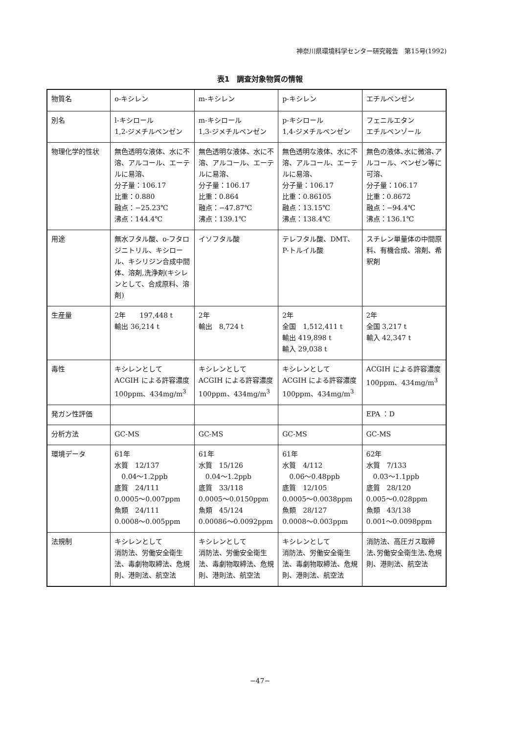神奈川県環境科学センター研究報告　第15号(1992)
表1　調査対象物質の情報
| 物質名 | o-キシレン | m-キシレン | p-キシレン | エチルベンゼン |
| 別名 | l-キシロール 1,2-ジメチルベンゼン | m-キシロール 1,3-ジメチルベンゼン | p-キシロール 1,4-ジメチルベンゼン | フェニルエタン エチルベンゾール |
| 物理化学的性状 | 無色透明な液体、水に不溶、アルコール、エーテルに易溶、 分子量：106.17 比重：0.880 融点：−25.23℃ 沸点：144.4℃ | 無色透明な液体、水に不溶、アルコール、エーテルに易溶、 分子量：106.17 比重：0.864 融点：−47.87℃ 沸点：139.1℃ | 無色透明な液体、水に不溶、アルコール、エーテルに易溶、 分子量：106.17 比重：0.86105 融点：13.15℃ 沸点：138.4℃ | 無色の液体､水に微溶､アルコール、ベンゼン等に可溶、 分子量：106.17 比重：0.8672 融点：−94.4℃ 沸点：136.1℃ |
| 用途 | 無水フタル酸、o-フタロジニトリル、キシロール、キシリジン合成中間体、溶剤,洗浄剤(キシレンとして、合成原料、溶剤) | イソフタル酸 | テレフタル酸、DMT、P-トルイル酸 | スチレン単量体の中間原料、有機合成、溶剤、希釈剤 |
| 生産量 | 2年 197,448 t 輸出 36,214 t | 2年 輸出 8,724 t | 2年 全国 1,512,411 t 輸出 419,898 t 輸入 29,038 t | 2年 全国 3,217 t 輸入 42,347 t |
| 毒性 | キシレンとして ACGIH による許容濃度 100ppm、434mg/m<sup>3</sup> | キシレンとして ACGIH による許容濃度 100ppm、434mg/m<sup>3</sup> | キシレンとして ACGIH による許容濃度 100ppm、434mg/m<sup>3</sup> | ACGIH による許容濃度 100ppm、434mg/m<sup>3</sup> |
| 発ガン性評価 | | | | EPA ：D |
| 分析方法 | GC-MS | GC-MS | GC-MS | GC-MS |
| 環境データ | 61年 水質 12/137 0.04〜1.2ppb 底質 24/111 0.0005〜0.007ppm 魚類 24/111 0.0008〜0.005ppm | 61年 水質 15/126 0.04〜1.2ppb 底質 33/118 0.0005〜0.0150ppm 魚類 45/124 0.00086〜0.0092ppm | 61年 水質 4/112 0.06〜0.48ppb 底質 12/105 0.0005〜0.0038ppm 魚類 28/127 0.0008〜0.003ppm | 62年 水質 7/133 0.03〜1.1ppb 底質 28/120 0.005〜0.028ppm 魚類 43/138 0.001〜0.0098ppm |
| 法規制 | キシレンとして 消防法、労働安全衛生法、毒劇物取締法、危規則、港則法、航空法 | キシレンとして 消防法、労働安全衛生法、毒劇物取締法、危規則、港則法、航空法 | キシレンとして 消防法、労働安全衛生法、毒劇物取締法、危規則、港則法、航空法 | 消防法、高圧ガス取締法､労働安全衛生法､危規則、港則法、航空法 |
−47−